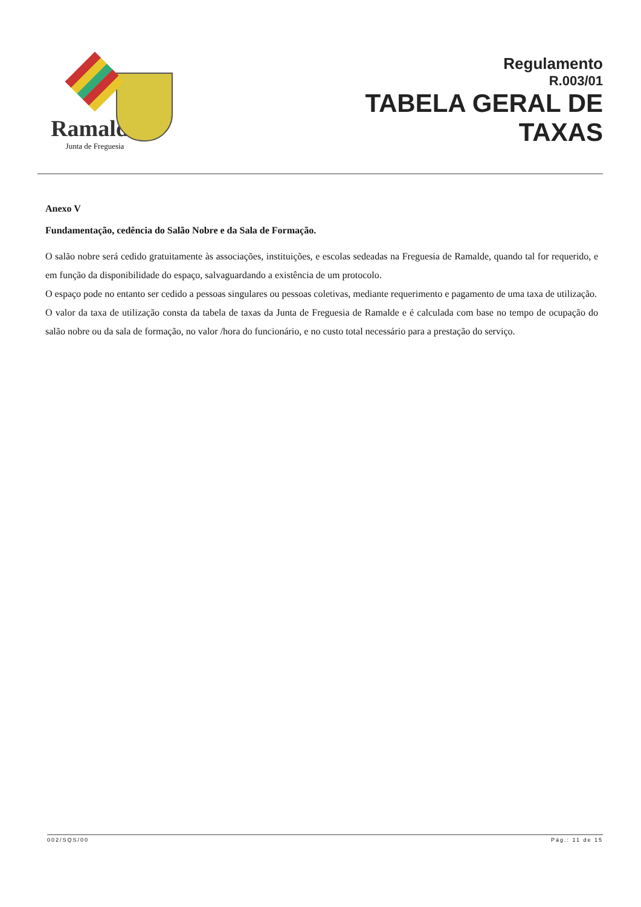Ramalde
Junta de Freguesia
Regulamento
R.003/01
TABELA GERAL DE
TAXAS
Anexo V
Fundamentação, cedência do Salão Nobre e da Sala de Formação.
O salão nobre será cedido gratuitamente às associações, instituições, e escolas sedeadas na Freguesia de Ramalde, quando tal for requerido, e em função da disponibilidade do espaço, salvaguardando a existência de um protocolo.
O espaço pode no entanto ser cedido a pessoas singulares ou pessoas coletivas, mediante requerimento e pagamento de uma taxa de utilização.
O valor da taxa de utilização consta da tabela de taxas da Junta de Freguesia de Ramalde e é calculada com base no tempo de ocupação do salão nobre ou da sala de formação, no valor /hora do funcionário, e no custo total necessário para a prestação do serviço.
002/SQS/00 Pág.: 11 de 15